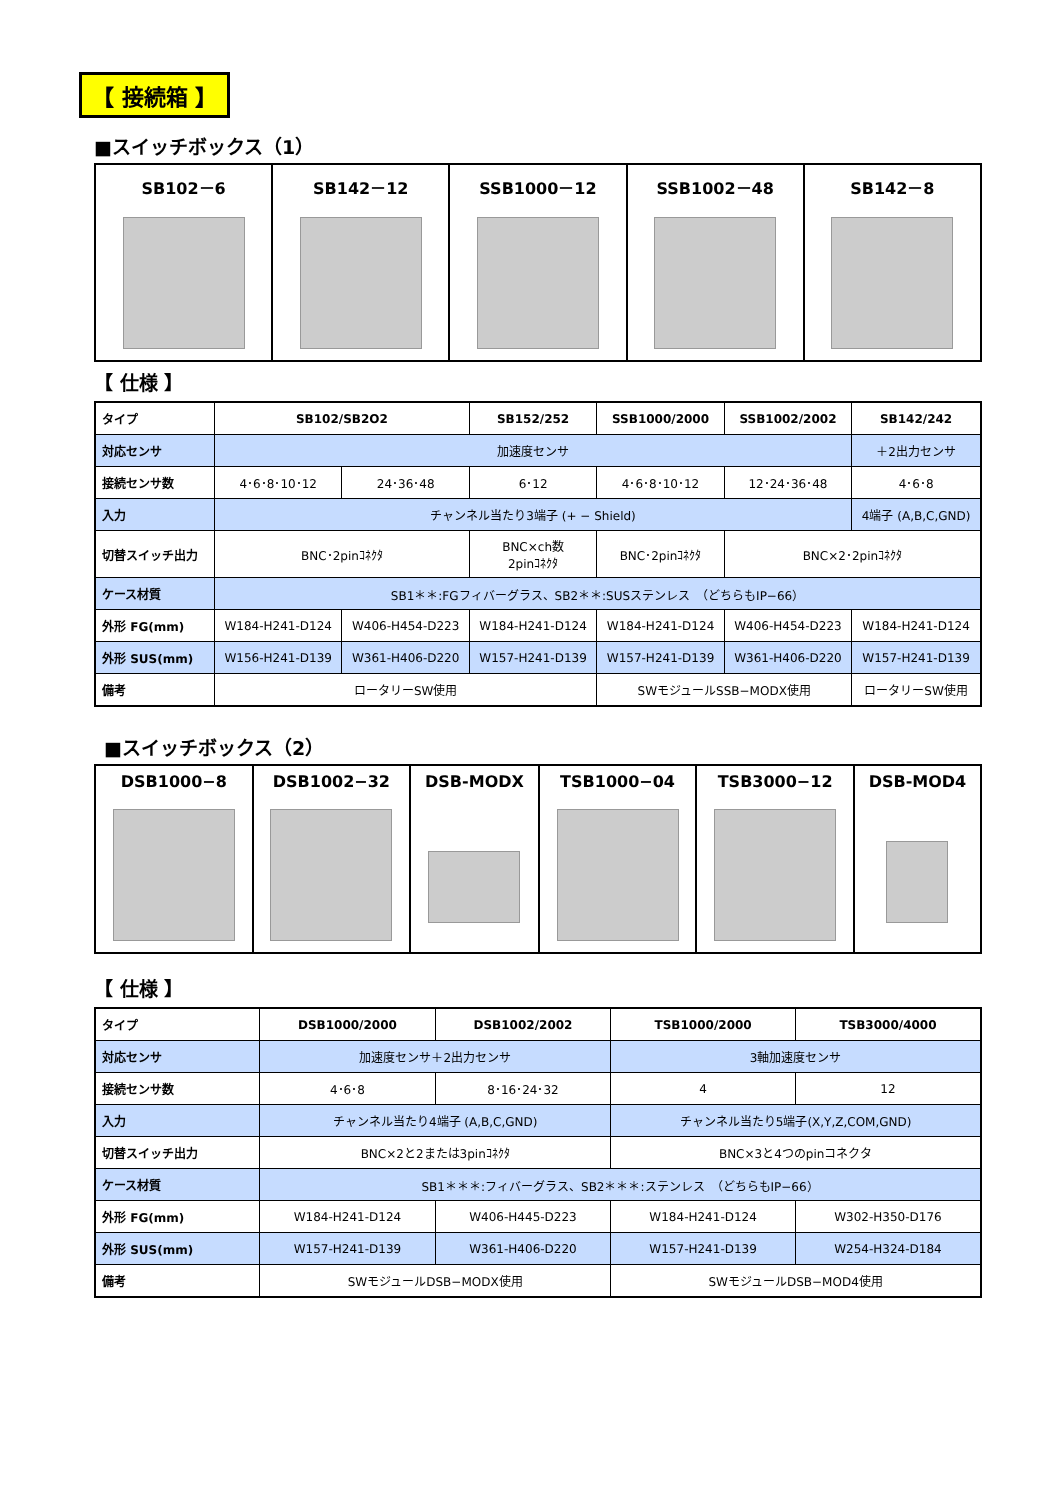【 接続箱 】
■スイッチボックス（1）
| SB102－6 | SB142－12 | SSB1000－12 | SSB1002－48 | SB142－8 |
【 仕様 】
| タイプ | SB102/SB2O2 | | SB152/252 | SSB1000/2000 | SSB1002/2002 | SB142/242 |
| 対応センサ | 加速度センサ | | | | | ＋2出力センサ |
| 接続センサ数 | 4･6･8･10･12 | 24･36･48 | 6･12 | 4･6･8･10･12 | 12･24･36･48 | 4･6･8 |
| 入力 | チャンネル当たり3端子 (+ − Shield) | | | | | 4端子 (A,B,C,GND) |
| 切替スイッチ出力 | BNC･2pinｺﾈｸﾀ | | BNC×ch数 2pinｺﾈｸﾀ | BNC･2pinｺﾈｸﾀ | BNC×2･2pinｺﾈｸﾀ | |
| ケース材質 | SB1＊＊:FGフィバーグラス、SB2＊＊:SUSステンレス （どちらもIP−66） | | | | | |
| 外形 FG(mm) | W184-H241-D124 | W406-H454-D223 | W184-H241-D124 | W184-H241-D124 | W406-H454-D223 | W184-H241-D124 |
| 外形 SUS(mm) | W156-H241-D139 | W361-H406-D220 | W157-H241-D139 | W157-H241-D139 | W361-H406-D220 | W157-H241-D139 |
| 備考 | ロータリーSW使用 | | | SWモジュールSSB−MODX使用 | | ロータリーSW使用 |
■スイッチボックス（2）
| DSB1000−8 | DSB1002−32 | DSB-MODX | TSB1000−04 | TSB3000−12 | DSB-MOD4 |
【 仕様 】
| タイプ | DSB1000/2000 | DSB1002/2002 | TSB1000/2000 | TSB3000/4000 |
| 対応センサ | 加速度センサ＋2出力センサ | | 3軸加速度センサ | |
| 接続センサ数 | 4･6･8 | 8･16･24･32 | 4 | 12 |
| 入力 | チャンネル当たり4端子 (A,B,C,GND) | | チャンネル当たり5端子(X,Y,Z,COM,GND) | |
| 切替スイッチ出力 | BNC×2と2または3pinｺﾈｸﾀ | | BNC×3と4つのpinコネクタ | |
| ケース材質 | SB1＊＊＊:フィバーグラス、SB2＊＊＊:ステンレス （どちらもIP−66） | | | |
| 外形 FG(mm) | W184-H241-D124 | W406-H445-D223 | W184-H241-D124 | W302-H350-D176 |
| 外形 SUS(mm) | W157-H241-D139 | W361-H406-D220 | W157-H241-D139 | W254-H324-D184 |
| 備考 | SWモジュールDSB−MODX使用 | | SWモジュールDSB−MOD4使用 | |